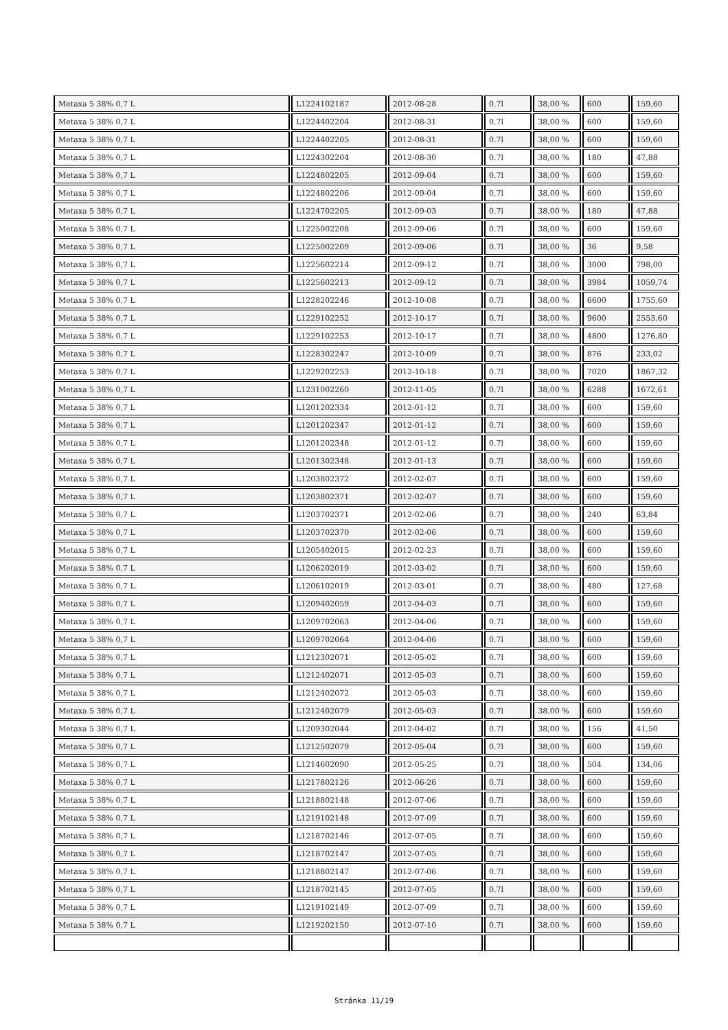| Metaxa 5 38% 0,7 L | L1224102187 | 2012-08-28 | 0.7l | 38,00 % | 600 | 159,60 |
| Metaxa 5 38% 0,7 L | L1224402204 | 2012-08-31 | 0.7l | 38,00 % | 600 | 159,60 |
| Metaxa 5 38% 0,7 L | L1224402205 | 2012-08-31 | 0.7l | 38,00 % | 600 | 159,60 |
| Metaxa 5 38% 0,7 L | L1224302204 | 2012-08-30 | 0.7l | 38,00 % | 180 | 47,88 |
| Metaxa 5 38% 0,7 L | L1224802205 | 2012-09-04 | 0.7l | 38,00 % | 600 | 159,60 |
| Metaxa 5 38% 0,7 L | L1224802206 | 2012-09-04 | 0.7l | 38,00 % | 600 | 159,60 |
| Metaxa 5 38% 0,7 L | L1224702205 | 2012-09-03 | 0.7l | 38,00 % | 180 | 47,88 |
| Metaxa 5 38% 0,7 L | L1225002208 | 2012-09-06 | 0.7l | 38,00 % | 600 | 159,60 |
| Metaxa 5 38% 0,7 L | L1225002209 | 2012-09-06 | 0.7l | 38,00 % | 36 | 9,58 |
| Metaxa 5 38% 0,7 L | L1225602214 | 2012-09-12 | 0.7l | 38,00 % | 3000 | 798,00 |
| Metaxa 5 38% 0,7 L | L1225602213 | 2012-09-12 | 0.7l | 38,00 % | 3984 | 1059,74 |
| Metaxa 5 38% 0,7 L | L1228202246 | 2012-10-08 | 0.7l | 38,00 % | 6600 | 1755,60 |
| Metaxa 5 38% 0,7 L | L1229102252 | 2012-10-17 | 0.7l | 38,00 % | 9600 | 2553,60 |
| Metaxa 5 38% 0,7 L | L1229102253 | 2012-10-17 | 0.7l | 38,00 % | 4800 | 1276,80 |
| Metaxa 5 38% 0,7 L | L1228302247 | 2012-10-09 | 0.7l | 38,00 % | 876 | 233,02 |
| Metaxa 5 38% 0,7 L | L1229202253 | 2012-10-18 | 0.7l | 38,00 % | 7020 | 1867,32 |
| Metaxa 5 38% 0,7 L | L1231002260 | 2012-11-05 | 0.7l | 38,00 % | 6288 | 1672,61 |
| Metaxa 5 38% 0,7 L | L1201202334 | 2012-01-12 | 0.7l | 38,00 % | 600 | 159,60 |
| Metaxa 5 38% 0,7 L | L1201202347 | 2012-01-12 | 0.7l | 38,00 % | 600 | 159,60 |
| Metaxa 5 38% 0,7 L | L1201202348 | 2012-01-12 | 0.7l | 38,00 % | 600 | 159,60 |
| Metaxa 5 38% 0,7 L | L1201302348 | 2012-01-13 | 0.7l | 38,00 % | 600 | 159,60 |
| Metaxa 5 38% 0,7 L | L1203802372 | 2012-02-07 | 0.7l | 38,00 % | 600 | 159,60 |
| Metaxa 5 38% 0,7 L | L1203802371 | 2012-02-07 | 0.7l | 38,00 % | 600 | 159,60 |
| Metaxa 5 38% 0,7 L | L1203702371 | 2012-02-06 | 0.7l | 38,00 % | 240 | 63,84 |
| Metaxa 5 38% 0,7 L | L1203702370 | 2012-02-06 | 0.7l | 38,00 % | 600 | 159,60 |
| Metaxa 5 38% 0,7 L | L1205402015 | 2012-02-23 | 0.7l | 38,00 % | 600 | 159,60 |
| Metaxa 5 38% 0,7 L | L1206202019 | 2012-03-02 | 0.7l | 38,00 % | 600 | 159,60 |
| Metaxa 5 38% 0,7 L | L1206102019 | 2012-03-01 | 0.7l | 38,00 % | 480 | 127,68 |
| Metaxa 5 38% 0,7 L | L1209402059 | 2012-04-03 | 0.7l | 38,00 % | 600 | 159,60 |
| Metaxa 5 38% 0,7 L | L1209702063 | 2012-04-06 | 0.7l | 38,00 % | 600 | 159,60 |
| Metaxa 5 38% 0,7 L | L1209702064 | 2012-04-06 | 0.7l | 38,00 % | 600 | 159,60 |
| Metaxa 5 38% 0,7 L | L1212302071 | 2012-05-02 | 0.7l | 38,00 % | 600 | 159,60 |
| Metaxa 5 38% 0,7 L | L1212402071 | 2012-05-03 | 0.7l | 38,00 % | 600 | 159,60 |
| Metaxa 5 38% 0,7 L | L1212402072 | 2012-05-03 | 0.7l | 38,00 % | 600 | 159,60 |
| Metaxa 5 38% 0,7 L | L1212402079 | 2012-05-03 | 0.7l | 38,00 % | 600 | 159,60 |
| Metaxa 5 38% 0,7 L | L1209302044 | 2012-04-02 | 0.7l | 38,00 % | 156 | 41,50 |
| Metaxa 5 38% 0,7 L | L1212502079 | 2012-05-04 | 0.7l | 38,00 % | 600 | 159,60 |
| Metaxa 5 38% 0,7 L | L1214602090 | 2012-05-25 | 0.7l | 38,00 % | 504 | 134,06 |
| Metaxa 5 38% 0,7 L | L1217802126 | 2012-06-26 | 0.7l | 38,00 % | 600 | 159,60 |
| Metaxa 5 38% 0,7 L | L1218802148 | 2012-07-06 | 0.7l | 38,00 % | 600 | 159,60 |
| Metaxa 5 38% 0,7 L | L1219102148 | 2012-07-09 | 0.7l | 38,00 % | 600 | 159,60 |
| Metaxa 5 38% 0,7 L | L1218702146 | 2012-07-05 | 0.7l | 38,00 % | 600 | 159,60 |
| Metaxa 5 38% 0,7 L | L1218702147 | 2012-07-05 | 0.7l | 38,00 % | 600 | 159,60 |
| Metaxa 5 38% 0,7 L | L1218802147 | 2012-07-06 | 0.7l | 38,00 % | 600 | 159,60 |
| Metaxa 5 38% 0,7 L | L1218702145 | 2012-07-05 | 0.7l | 38,00 % | 600 | 159,60 |
| Metaxa 5 38% 0,7 L | L1219102149 | 2012-07-09 | 0.7l | 38,00 % | 600 | 159,60 |
| Metaxa 5 38% 0,7 L | L1219202150 | 2012-07-10 | 0.7l | 38,00 % | 600 | 159,60 |
Stránka 11/19